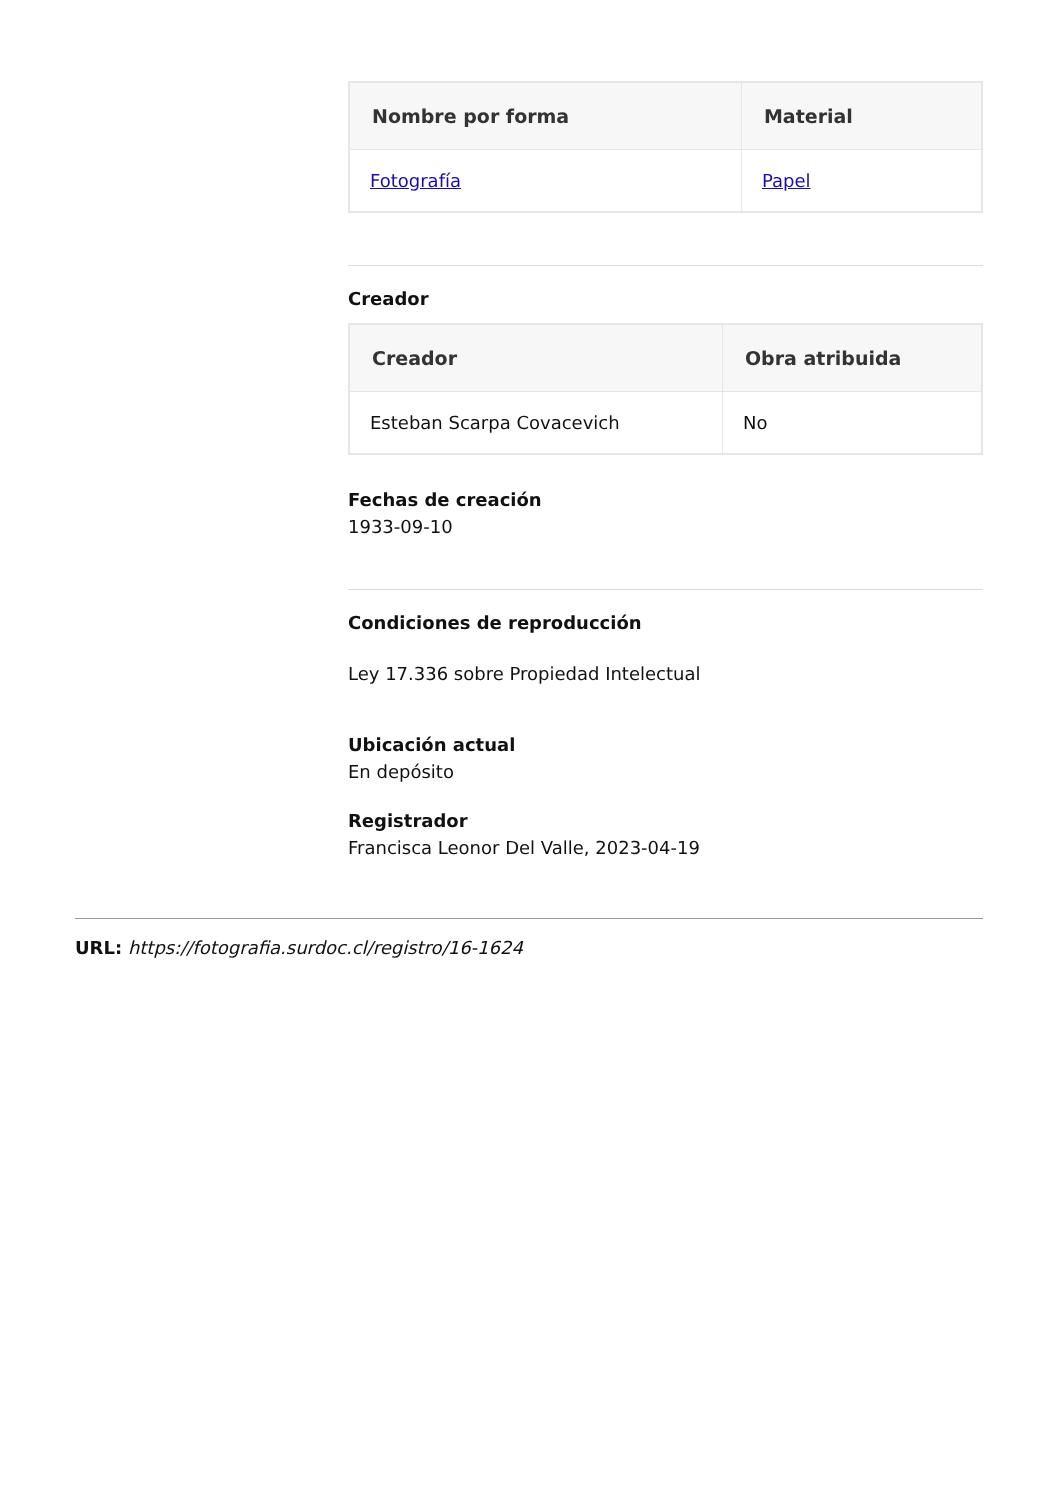| Nombre por forma | Material |
| --- | --- |
| Fotografía | Papel |
Creador
| Creador | Obra atribuida |
| --- | --- |
| Esteban Scarpa Covacevich | No |
Fechas de creación
1933-09-10
Condiciones de reproducción
Ley 17.336 sobre Propiedad Intelectual
Ubicación actual
En depósito
Registrador
Francisca Leonor Del Valle, 2023-04-19
URL: https://fotografia.surdoc.cl/registro/16-1624